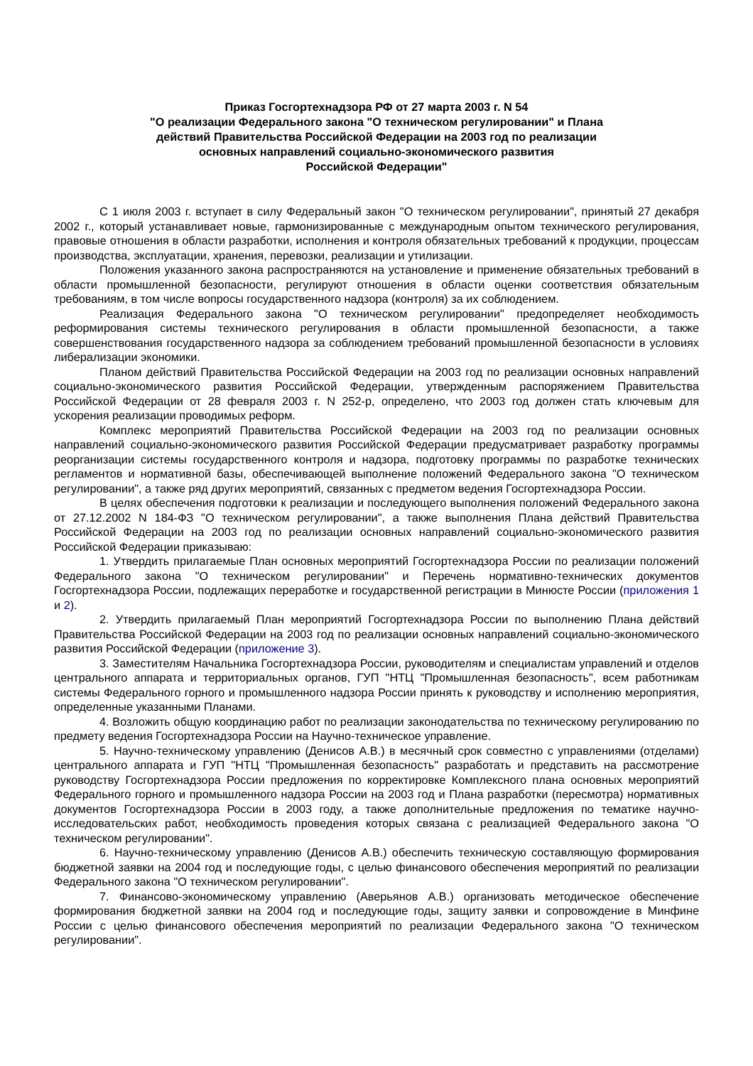Приказ Госгортехнадзора РФ от 27 марта 2003 г. N 54
"О реализации Федерального закона "О техническом регулировании" и Плана
действий Правительства Российской Федерации на 2003 год по реализации
основных направлений социально-экономического развития
Российской Федерации"
С 1 июля 2003 г. вступает в силу Федеральный закон "О техническом регулировании", принятый 27 декабря 2002 г., который устанавливает новые, гармонизированные с международным опытом технического регулирования, правовые отношения в области разработки, исполнения и контроля обязательных требований к продукции, процессам производства, эксплуатации, хранения, перевозки, реализации и утилизации.
Положения указанного закона распространяются на установление и применение обязательных требований в области промышленной безопасности, регулируют отношения в области оценки соответствия обязательным требованиям, в том числе вопросы государственного надзора (контроля) за их соблюдением.
Реализация Федерального закона "О техническом регулировании" предопределяет необходимость реформирования системы технического регулирования в области промышленной безопасности, а также совершенствования государственного надзора за соблюдением требований промышленной безопасности в условиях либерализации экономики.
Планом действий Правительства Российской Федерации на 2003 год по реализации основных направлений социально-экономического развития Российской Федерации, утвержденным распоряжением Правительства Российской Федерации от 28 февраля 2003 г. N 252-р, определено, что 2003 год должен стать ключевым для ускорения реализации проводимых реформ.
Комплекс мероприятий Правительства Российской Федерации на 2003 год по реализации основных направлений социально-экономического развития Российской Федерации предусматривает разработку программы реорганизации системы государственного контроля и надзора, подготовку программы по разработке технических регламентов и нормативной базы, обеспечивающей выполнение положений Федерального закона "О техническом регулировании", а также ряд других мероприятий, связанных с предметом ведения Госгортехнадзора России.
В целях обеспечения подготовки к реализации и последующего выполнения положений Федерального закона от 27.12.2002 N 184-ФЗ "О техническом регулировании", а также выполнения Плана действий Правительства Российской Федерации на 2003 год по реализации основных направлений социально-экономического развития Российской Федерации приказываю:
1. Утвердить прилагаемые План основных мероприятий Госгортехнадзора России по реализации положений Федерального закона "О техническом регулировании" и Перечень нормативно-технических документов Госгортехнадзора России, подлежащих переработке и государственной регистрации в Минюсте России (приложения 1 и 2).
2. Утвердить прилагаемый План мероприятий Госгортехнадзора России по выполнению Плана действий Правительства Российской Федерации на 2003 год по реализации основных направлений социально-экономического развития Российской Федерации (приложение 3).
3. Заместителям Начальника Госгортехнадзора России, руководителям и специалистам управлений и отделов центрального аппарата и территориальных органов, ГУП "НТЦ "Промышленная безопасность", всем работникам системы Федерального горного и промышленного надзора России принять к руководству и исполнению мероприятия, определенные указанными Планами.
4. Возложить общую координацию работ по реализации законодательства по техническому регулированию по предмету ведения Госгортехнадзора России на Научно-техническое управление.
5. Научно-техническому управлению (Денисов А.В.) в месячный срок совместно с управлениями (отделами) центрального аппарата и ГУП "НТЦ "Промышленная безопасность" разработать и представить на рассмотрение руководству Госгортехнадзора России предложения по корректировке Комплексного плана основных мероприятий Федерального горного и промышленного надзора России на 2003 год и Плана разработки (пересмотра) нормативных документов Госгортехнадзора России в 2003 году, а также дополнительные предложения по тематике научно-исследовательских работ, необходимость проведения которых связана с реализацией Федерального закона "О техническом регулировании".
6. Научно-техническому управлению (Денисов А.В.) обеспечить техническую составляющую формирования бюджетной заявки на 2004 год и последующие годы, с целью финансового обеспечения мероприятий по реализации Федерального закона "О техническом регулировании".
7. Финансово-экономическому управлению (Аверьянов А.В.) организовать методическое обеспечение формирования бюджетной заявки на 2004 год и последующие годы, защиту заявки и сопровождение в Минфине России с целью финансового обеспечения мероприятий по реализации Федерального закона "О техническом регулировании".